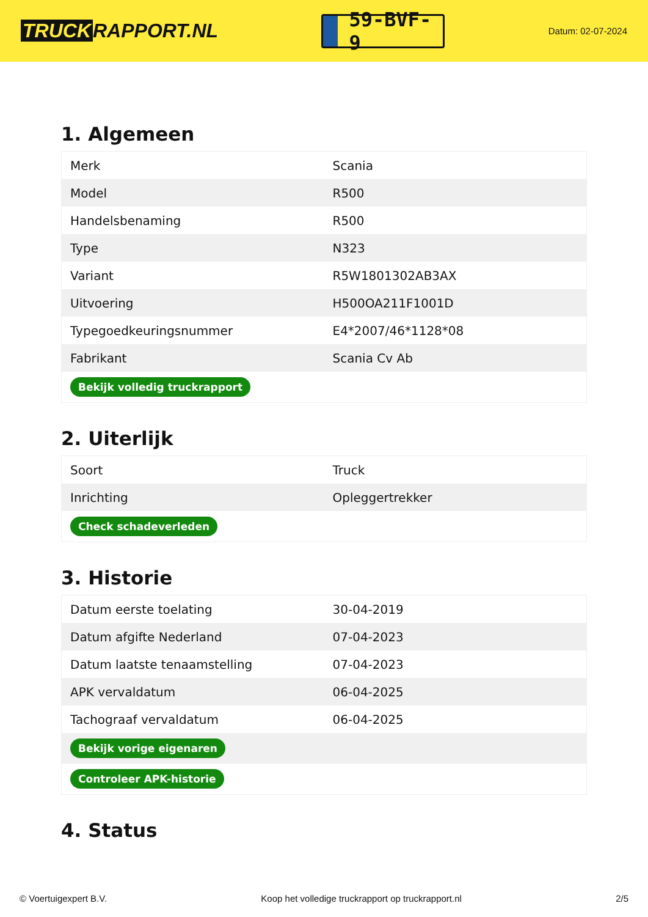TRUCK RAPPORT.NL
59-BVF-9
Datum: 02-07-2024
1. Algemeen
| Merk | Scania |
| Model | R500 |
| Handelsbenaming | R500 |
| Type | N323 |
| Variant | R5W1801302AB3AX |
| Uitvoering | H500OA211F1001D |
| Typegoedkeuringsnummer | E4*2007/46*1128*08 |
| Fabrikant | Scania Cv Ab |
| Bekijk volledig truckrapport | |
2. Uiterlijk
| Soort | Truck |
| Inrichting | Opleggertrekker |
| Check schadeverleden | |
3. Historie
| Datum eerste toelating | 30-04-2019 |
| Datum afgifte Nederland | 07-04-2023 |
| Datum laatste tenaamstelling | 07-04-2023 |
| APK vervaldatum | 06-04-2025 |
| Tachograaf vervaldatum | 06-04-2025 |
| Bekijk vorige eigenaren | |
| Controleer APK-historie | |
4. Status
© Voertuigexpert B.V. Koop het volledige truckrapport op truckrapport.nl 2/5